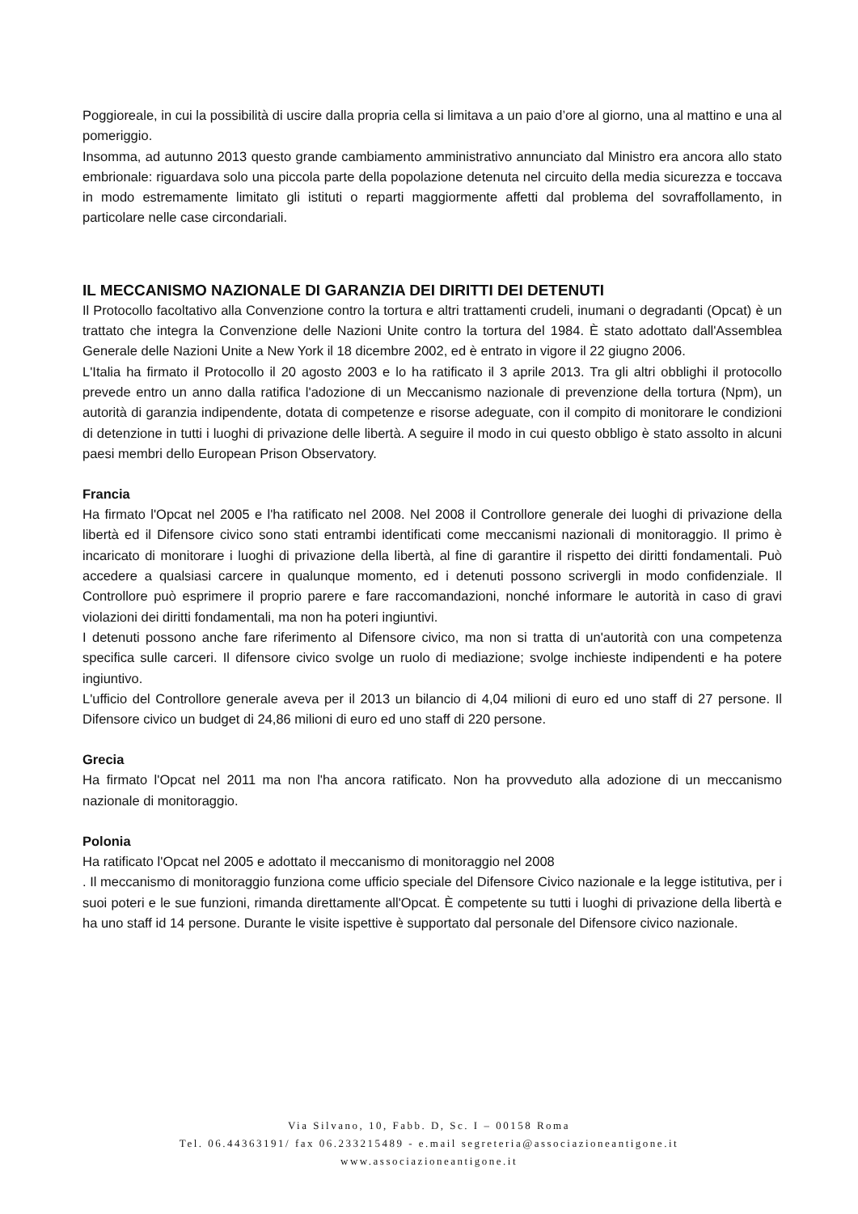Poggioreale, in cui la possibilità di uscire dalla propria cella si limitava a un paio d’ore al giorno, una al mattino e una al pomeriggio.
Insomma, ad autunno 2013 questo grande cambiamento amministrativo annunciato dal Ministro era ancora allo stato embrionale: riguardava solo una piccola parte della popolazione detenuta nel circuito della media sicurezza e toccava in modo estremamente limitato gli istituti o reparti maggiormente affetti dal problema del sovraffollamento, in particolare nelle case circondariali.
IL MECCANISMO NAZIONALE DI GARANZIA DEI DIRITTI DEI DETENUTI
Il Protocollo facoltativo alla Convenzione contro la tortura e altri trattamenti crudeli, inumani o degradanti (Opcat) è un trattato che integra la Convenzione delle Nazioni Unite contro la tortura del 1984. È stato adottato dall'Assemblea Generale delle Nazioni Unite a New York il 18 dicembre 2002, ed è entrato in vigore il 22 giugno 2006.
L'Italia ha firmato il Protocollo il 20 agosto 2003 e lo ha ratificato il 3 aprile 2013. Tra gli altri obblighi il protocollo prevede entro un anno dalla ratifica l'adozione di un Meccanismo nazionale di prevenzione della tortura (Npm), un autorità di garanzia indipendente, dotata di competenze e risorse adeguate, con il compito di monitorare le condizioni di detenzione in tutti i luoghi di privazione delle libertà. A seguire il modo in cui questo obbligo è stato assolto in alcuni paesi membri dello European Prison Observatory.
Francia
Ha firmato l'Opcat nel 2005 e l'ha ratificato nel 2008. Nel 2008 il Controllore generale dei luoghi di privazione della libertà ed il Difensore civico sono stati entrambi identificati come meccanismi nazionali di monitoraggio. Il primo è incaricato di monitorare i luoghi di privazione della libertà, al fine di garantire il rispetto dei diritti fondamentali. Può accedere a qualsiasi carcere in qualunque momento, ed i detenuti possono scrivergli in modo confidenziale. Il Controllore può esprimere il proprio parere e fare raccomandazioni, nonché informare le autorità in caso di gravi violazioni dei diritti fondamentali, ma non ha poteri ingiuntivi.
I detenuti possono anche fare riferimento al Difensore civico, ma non si tratta di un'autorità con una competenza specifica sulle carceri. Il difensore civico svolge un ruolo di mediazione; svolge inchieste indipendenti e ha potere ingiuntivo.
L'ufficio del Controllore generale aveva per il 2013 un bilancio di 4,04 milioni di euro ed uno staff di 27 persone. Il Difensore civico un budget di 24,86 milioni di euro ed uno staff di 220 persone.
Grecia
Ha firmato l'Opcat nel 2011 ma non l'ha ancora ratificato. Non ha provveduto alla adozione di un meccanismo nazionale di monitoraggio.
Polonia
Ha ratificato l'Opcat nel 2005 e adottato il meccanismo di monitoraggio nel 2008
. Il meccanismo di monitoraggio funziona come ufficio speciale del Difensore Civico nazionale e la legge istitutiva, per i suoi poteri e le sue funzioni, rimanda direttamente all'Opcat. È competente su tutti i luoghi di privazione della libertà e ha uno staff id 14 persone. Durante le visite ispettive è supportato dal personale del Difensore civico nazionale.
Via Silvano, 10, Fabb. D, Sc. I – 00158 Roma
Tel. 06.44363191/ fax 06.233215489 - e.mail segreteria@associazioneantigone.it
www.associazioneantigone.it